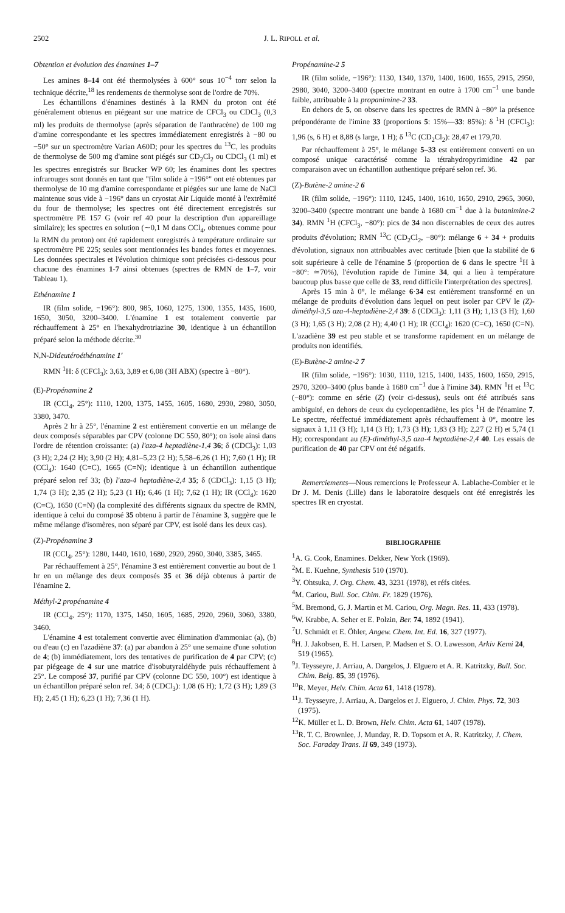2502 J. L. RIPOLL et al.
Obtention et évolution des énamines 1–7
Les amines 8–14 ont été thermolysées à 600° sous 10<sup>−4</sup> torr selon la technique décrite,<sup>18</sup> les rendements de thermolyse sont de l'ordre de 70%.
Les échantillons d'énamines destinés à la RMN du proton ont été généralement obtenus en piégeant sur une matrice de CFCl<sub>3</sub> ou CDCl<sub>3</sub> (0,3 ml) les produits de thermolyse (après séparation de l'anthracène) de 100 mg d'amine correspondante et les spectres immédiatement enregistrés à −80 ou −50° sur un spectromètre Varian A60D; pour les spectres du <sup>13</sup>C, les produits de thermolyse de 500 mg d'amine sont piégés sur CD<sub>2</sub>Cl<sub>2</sub> ou CDCl<sub>3</sub> (1 ml) et les spectres enregistrés sur Brucker WP 60; les énamines dont les spectres infrarouges sont donnés en tant que "film solide à −196°" ont eté obtenues par thermolyse de 10 mg d'amine correspondante et piégées sur une lame de NaCl maintenue sous vide à −196° dans un cryostat Air Liquide monté à l'extrêmité du four de thermolyse; les spectres ont été directement enregistrés sur spectromètre PE 157 G (voir ref 40 pour la description d'un appareillage similaire); les spectres en solution (∼0,1 M dans CCl<sub>4</sub>, obtenues comme pour la RMN du proton) ont été rapidement enregistrés à température ordinaire sur spectromètre PE 225; seules sont mentionnées les bandes fortes et moyennes. Les données spectrales et l'évolution chimique sont précisées ci-dessous pour chacune des énamines 1-7 ainsi obtenues (spectres de RMN de 1–7, voir Tableau 1).
Ethénamine 1
IR (film solide, −196°): 800, 985, 1060, 1275, 1300, 1355, 1435, 1600, 1650, 3050, 3200–3400. L'énamine 1 est totalement convertie par réchauffement à 25° en l'hexahydrotriazine 30, identique à un échantillon préparé selon la méthode décrite.<sup>30</sup>
N,N-Dideutéroéthénamine 1′
RMN <sup>1</sup>H: δ (CFCl<sub>3</sub>): 3,63, 3,89 et 6,08 (3H ABX) (spectre à −80°).
(E)-Propénamine 2
IR (CCl<sub>4</sub>, 25°): 1110, 1200, 1375, 1455, 1605, 1680, 2930, 2980, 3050, 3380, 3470.
Après 2 hr à 25°, l'énamine 2 est entièrement convertie en un mélange de deux composés séparables par CPV (colonne DC 550, 80°); on isole ainsi dans l'ordre de rétention croissante: (a) l'aza-4 heptadiène-1,4 36; δ (CDCl<sub>3</sub>): 1,03 (3 H); 2,24 (2 H); 3,90 (2 H); 4,81–5,23 (2 H); 5,58–6,26 (1 H); 7,60 (1 H); IR (CCl<sub>4</sub>): 1640 (C=C), 1665 (C=N); identique à un échantillon authentique préparé selon ref 33; (b) l'aza-4 heptadiène-2,4 35; δ (CDCl<sub>3</sub>): 1,15 (3 H); 1,74 (3 H); 2,35 (2 H); 5,23 (1 H); 6,46 (1 H); 7,62 (1 H); IR (CCl<sub>4</sub>): 1620 (C=C), 1650 (C=N) (la complexité des différents signaux du spectre de RMN, identique à celui du composé 35 obtenu à partir de l'énamine 3, suggère que le même mélange d'isomères, non séparé par CPV, est isolé dans les deux cas).
(Z)-Propénamine 3
IR (CCl<sub>4</sub>, 25°): 1280, 1440, 1610, 1680, 2920, 2960, 3040, 3385, 3465.
Par réchauffement à 25°, l'énamine 3 est entièrement convertie au bout de 1 hr en un mélange des deux composés 35 et 36 déjà obtenus à partir de l'énamine 2.
Méthyl-2 propénamine 4
IR (CCl<sub>4</sub>, 25°): 1170, 1375, 1450, 1605, 1685, 2920, 2960, 3060, 3380, 3460.
L'énamine 4 est totalement convertie avec élimination d'ammoniac (a), (b) ou d'eau (c) en l'azadiène 37: (a) par abandon à 25° une semaine d'une solution de 4; (b) immédiatement, lors des tentatives de purification de 4 par CPV; (c) par piégeage de 4 sur une matrice d'isobutyraldéhyde puis réchauffement à 25°. Le composé 37, purifié par CPV (colonne DC 550, 100°) est identique à un échantillon préparé selon ref. 34; δ (CDCl<sub>3</sub>): 1,08 (6 H); 1,72 (3 H); 1,89 (3 H); 2,45 (1 H); 6,23 (1 H); 7,36 (1 H).
Propénamine-2 5
IR (film solide, −196°): 1130, 1340, 1370, 1400, 1600, 1655, 2915, 2950, 2980, 3040, 3200–3400 (spectre montrant en outre à 1700 cm<sup>−1</sup> une bande faible, attribuable à la propanimine-2 33.
En dehors de 5, on observe dans les spectres de RMN à −80° la présence prépondérante de l'imine 33 (proportions 5: 15%—33: 85%): δ <sup>1</sup>H (CFCl<sub>3</sub>): 1,96 (s, 6 H) et 8,88 (s large, 1 H); δ <sup>13</sup>C (CD<sub>2</sub>Cl<sub>2</sub>): 28,47 et 179,70.
Par réchauffement à 25°, le mélange 5–33 est entièrement converti en un composé unique caractérisé comme la tétrahydropyrimidine 42 par comparaison avec un échantillon authentique préparé selon ref. 36.
(Z)-Butène-2 amine-2 6
IR (film solide, −196°): 1110, 1245, 1400, 1610, 1650, 2910, 2965, 3060, 3200–3400 (spectre montrant une bande à 1680 cm<sup>−1</sup> due à la butanimine-2 34). RMN <sup>1</sup>H (CFCl<sub>3</sub>, −80°): pics de 34 non discernables de ceux des autres produits d'évolution; RMN <sup>13</sup>C (CD<sub>2</sub>Cl<sub>2</sub>, −80°): mélange 6 + 34 + produits d'évolution, signaux non attribuables avec certitude [bien que la stabilité de 6 soit supérieure à celle de l'énamine 5 (proportion de 6 dans le spectre <sup>1</sup>H à −80°: ≃70%), l'évolution rapide de l'imine 34, qui a lieu à température baucoup plus basse que celle de 33, rend difficile l'interprétation des spectres].
Après 15 min à 0°, le mélange 6·34 est entièrement transformé en un mélange de produits d'évolution dans lequel on peut isoler par CPV le (Z)-diméthyl-3,5 aza-4-heptadiène-2,4 39: δ (CDCl<sub>3</sub>): 1,11 (3 H); 1,13 (3 H); 1,60 (3 H); 1,65 (3 H); 2,08 (2 H); 4,40 (1 H); IR (CCl<sub>4</sub>): 1620 (C=C), 1650 (C=N). L'azadiène 39 est peu stable et se transforme rapidement en un mélange de produits non identifiés.
(E)-Butène-2 amine-2 7
IR (film solide, −196°): 1030, 1110, 1215, 1400, 1435, 1600, 1650, 2915, 2970, 3200–3400 (plus bande à 1680 cm<sup>−1</sup> due à l'imine 34). RMN <sup>1</sup>H et <sup>13</sup>C (−80°): comme en série (Z) (voir ci-dessus), seuls ont été attribués sans ambiguité, en dehors de ceux du cyclopentadiène, les pics <sup>1</sup>H de l'énamine 7. Le spectre, réeffectué immédiatement après réchauffement à 0°, montre les signaux à 1,11 (3 H); 1,14 (3 H); 1,73 (3 H); 1,83 (3 H); 2,27 (2 H) et 5,74 (1 H); correspondant au (E)-diméthyl-3,5 aza-4 heptadiène-2,4 40. Les essais de purification de 40 par CPV ont été négatifs.
Remerciements—Nous remercions le Professeur A. Lablache-Combier et le Dr J. M. Denis (Lille) dans le laboratoire desquels ont été enregistrés les spectres IR en cryostat.
BIBLIOGRAPHIE
<sup>1</sup> A. G. Cook, Enamines. Dekker, New York (1969).
<sup>2</sup> M. E. Kuehne, Synthesis 510 (1970).
<sup>3</sup> Y. Ohtsuka, J. Org. Chem. 43, 3231 (1978), et réfs citées.
<sup>4</sup> M. Cariou, Bull. Soc. Chim. Fr. 1829 (1976).
<sup>5</sup> M. Bremond, G. J. Martin et M. Cariou, Org. Magn. Res. 11, 433 (1978).
<sup>6</sup> W. Krabbe, A. Seher et E. Polzin, Ber. 74, 1892 (1941).
<sup>7</sup> U. Schmidt et E. Öhler, Angew. Chem. Int. Ed. 16, 327 (1977).
<sup>8</sup>H. J. Jakobsen, E. H. Larsen, P. Madsen et S. O. Lawesson, Arkiv Kemi 24, 519 (1965).
<sup>9</sup> J. Teysseyre, J. Arriau, A. Dargelos, J. Elguero et A. R. Katritzky, Bull. Soc. Chim. Belg. 85, 39 (1976).
<sup>10</sup> R. Meyer, Helv. Chim. Acta 61, 1418 (1978).
<sup>11</sup> J. Teysseyre, J. Arriau, A. Dargelos et J. Elguero, J. Chim. Phys. 72, 303 (1975).
<sup>12</sup> K. Müller et L. D. Brown, Helv. Chim. Acta 61, 1407 (1978).
<sup>13</sup> R. T. C. Brownlee, J. Munday, R. D. Topsom et A. R. Katritzky, J. Chem. Soc. Faraday Trans. II 69, 349 (1973).